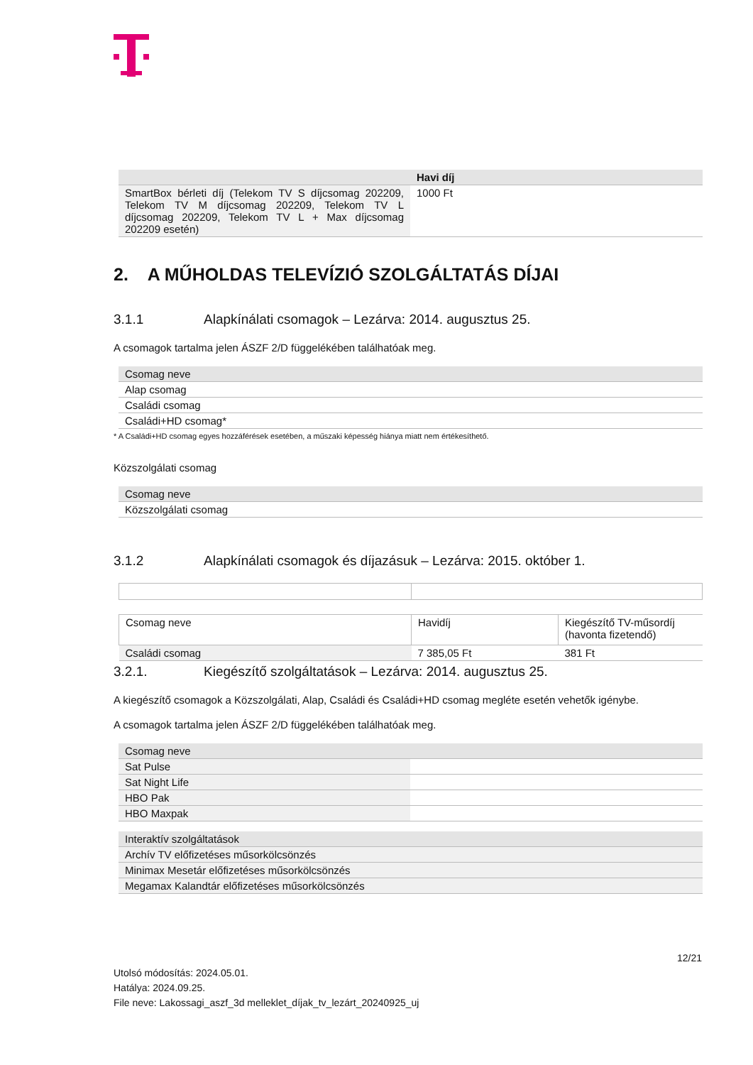| | Havi díj |
| --- | --- |
| SmartBox bérleti díj (Telekom TV S díjcsomag 202209, Telekom TV M díjcsomag 202209, Telekom TV L díjcsomag 202209, Telekom TV L + Max díjcsomag 202209 esetén) | 1000 Ft |
2. A MŰHOLDAS TELEVÍZIÓ SZOLGÁLTATÁS DÍJAI
3.1.1 Alapkínálati csomagok – Lezárva: 2014. augusztus 25.
A csomagok tartalma jelen ÁSZF 2/D függelékében találhatóak meg.
| Csomag neve | |
| --- | --- |
| Alap csomag | |
| Családi csomag | |
| Családi+HD csomag* | |
* A Családi+HD csomag egyes hozzáférések esetében, a műszaki képesség hiánya miatt nem értékesíthető.
Közszolgálati csomag
| Csomag neve | |
| --- | --- |
| Közszolgálati csomag | |
3.1.2 Alapkínálati csomagok és díjazásuk – Lezárva: 2015. október 1.
| Csomag neve | Havidíj | Kiegészítő TV-műsordíj (havonta fizetendő) |
| Családi csomag | 7 385,05 Ft | 381 Ft |
3.2.1. Kiegészítő szolgáltatások – Lezárva: 2014. augusztus 25.
A kiegészítő csomagok a Közszolgálati, Alap, Családi és Családi+HD csomag megléte esetén vehetők igénybe.
A csomagok tartalma jelen ÁSZF 2/D függelékében találhatóak meg.
| Csomag neve | |
| --- | --- |
| Sat Pulse | |
| Sat Night Life | |
| HBO Pak | |
| HBO Maxpak | |
| Interaktív szolgáltatások |
| --- |
| Archív TV előfizetéses műsorkölcsönzés |
| Minimax Mesetár előfizetéses műsorkölcsönzés |
| Megamax Kalandtár előfizetéses műsorkölcsönzés |
12/21
Utolsó módosítás: 2024.05.01.
Hatálya: 2024.09.25.
File neve: Lakossagi_aszf_3d melleklet_díjak_tv_lezárt_20240925_uj